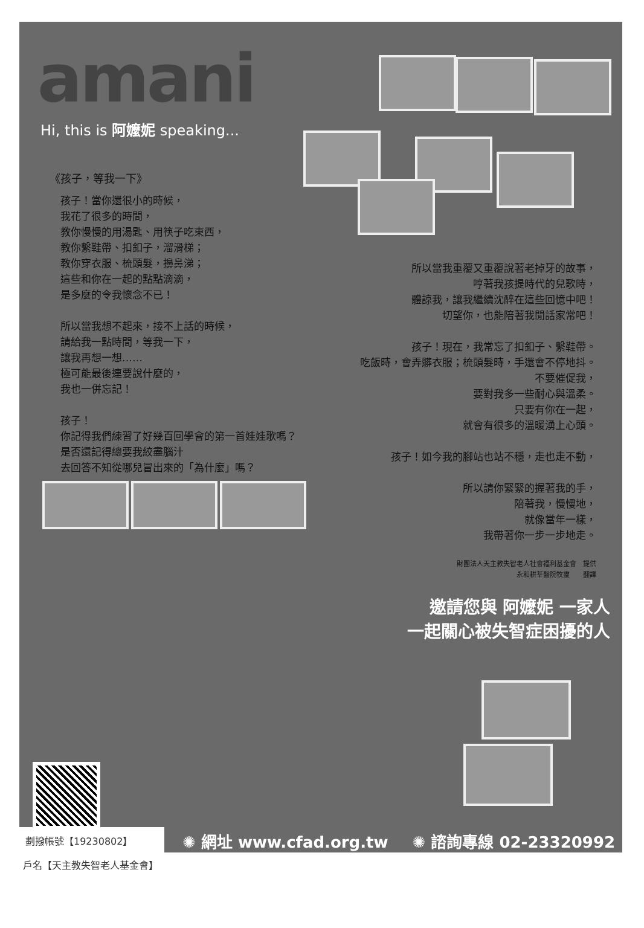amani
Hi, this is 阿嬤妮 speaking...
《孩子，等我一下》
孩子！當你還很小的時候，
我花了很多的時間，
教你慢慢的用湯匙、用筷子吃東西，
教你繫鞋帶、扣釦子，溜滑梯；
教你穿衣服、梳頭髮，擤鼻涕；
這些和你在一起的點點滴滴，
是多麼的令我懷念不已！
所以當我想不起來，接不上話的時候，
請給我一點時間，等我一下，
讓我再想一想……
極可能最後連要說什麼的，
我也一併忘記！
孩子！
你記得我們練習了好幾百回學會的第一首娃娃歌嗎？
是否還記得總要我絞盡腦汁
去回答不知從哪兒冒出來的「為什麼」嗎？
所以當我重覆又重覆說著老掉牙的故事，
哼著我孩提時代的兒歌時，
體諒我，讓我繼續沈醉在這些回憶中吧！
切望你，也能陪著我閒話家常吧！
孩子！現在，我常忘了扣釦子、繫鞋帶。
吃飯時，會弄髒衣服；梳頭髮時，手還會不停地抖。
不要催促我，
要對我多一些耐心與溫柔。
只要有你在一起，
就會有很多的溫暖湧上心頭。
孩子！如今我的腳站也站不穩，走也走不動，
所以請你緊緊的握著我的手，
陪著我，慢慢地，
就像當年一樣，
我帶著你一步一步地走。
財團法人天主教失智老人社會福利基金會　提供
永和耕莘醫院牧靈　　翻譯
邀請您與 阿嬤妮 一家人
一起關心被失智症困擾的人
劃撥帳號【19230802】
✺ 網址 www.cfad.org.tw ✺ 諮詢專線 02-23320992
戶名【天主教失智老人基金會】